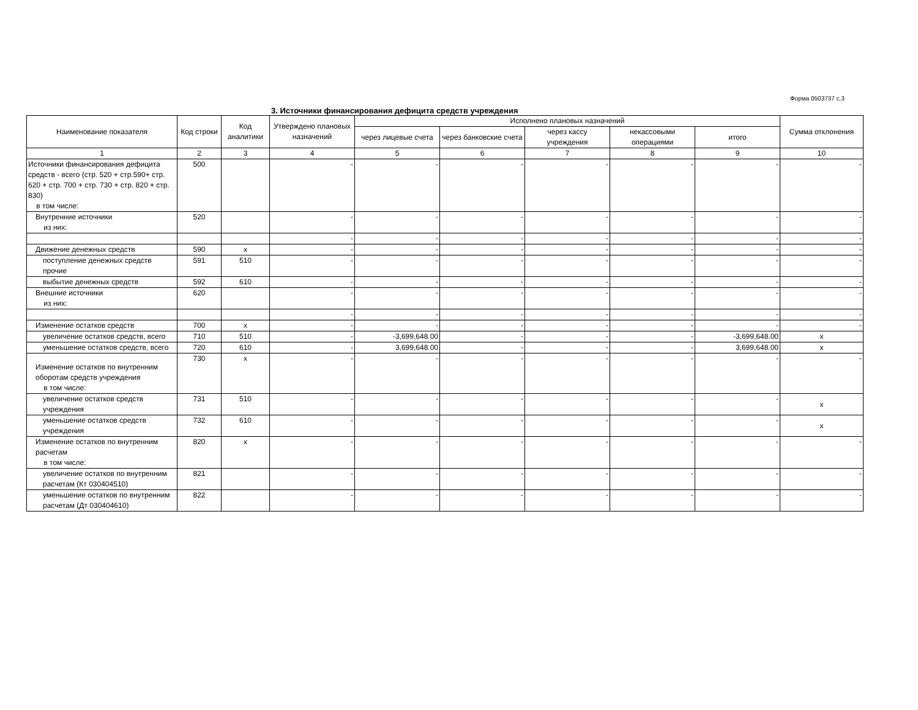Форма 0503737 с.3
3. Источники финансирования дефицита средств учреждения
| Наименование показателя | Код строки | Код аналитики | Утверждено плановых назначений | Исполнено плановых назначений | | | | | Сумма отклонения |
| --- | --- | --- | --- | --- | --- | --- | --- | --- | --- |
| | | | | через лицевые счета | через банковские счета | через кассу учреждения | некассовыми операциями | итого | |
| 1 | 2 | 3 | 4 | 5 | 6 | 7 | 8 | 9 | 10 |
| Источники финансирования дефицита средств - всего (стр. 520 + стр.590+ стр. 620 + стр. 700 + стр. 730 + стр. 820 + стр. 830) в том числе: | 500 | | - | - | - | - | - | - | - |
| Внутренние источники из них: | 520 | | - | - | - | - | - | - | - |
| | | | - | - | - | - | - | - | - |
| Движение денежных средств | 590 | x | - | - | - | - | - | - | - |
| поступление денежных средств прочие | 591 | 510 | - | - | - | - | - | - | - |
| выбытие денежных средств | 592 | 610 | - | - | - | - | - | - | - |
| Внешние источники из них: | 620 | | - | - | - | - | - | - | - |
| | | | - | - | - | - | - | - | - |
| Изменение остатков средств | 700 | x | - | - | - | - | - | - | - |
| увеличение остатков средств, всего | 710 | 510 | - | -3,699,648.00 | - | - | - | -3,699,648.00 | x |
| уменьшение остатков средств, всего | 720 | 610 | - | 3,699,648.00 | - | - | - | 3,699,648.00 | x |
| Изменение остатков по внутренним оборотам средств учреждения в том числе: | 730 | x | - | - | - | - | - | - | - |
| увеличение остатков средств учреждения | 731 | 510 | - | - | - | - | - | - | x |
| уменьшение остатков средств учреждения | 732 | 610 | - | - | - | - | - | - | x |
| Изменение остатков по внутренним расчетам в том числе: | 820 | x | - | - | - | - | - | - | - |
| увеличение остатков по внутренним расчетам (Кт 030404510) | 821 | | - | - | - | - | - | - | - |
| уменьшение остатков по внутренним расчетам (Дт 030404610) | 822 | | - | - | - | - | - | - | - |